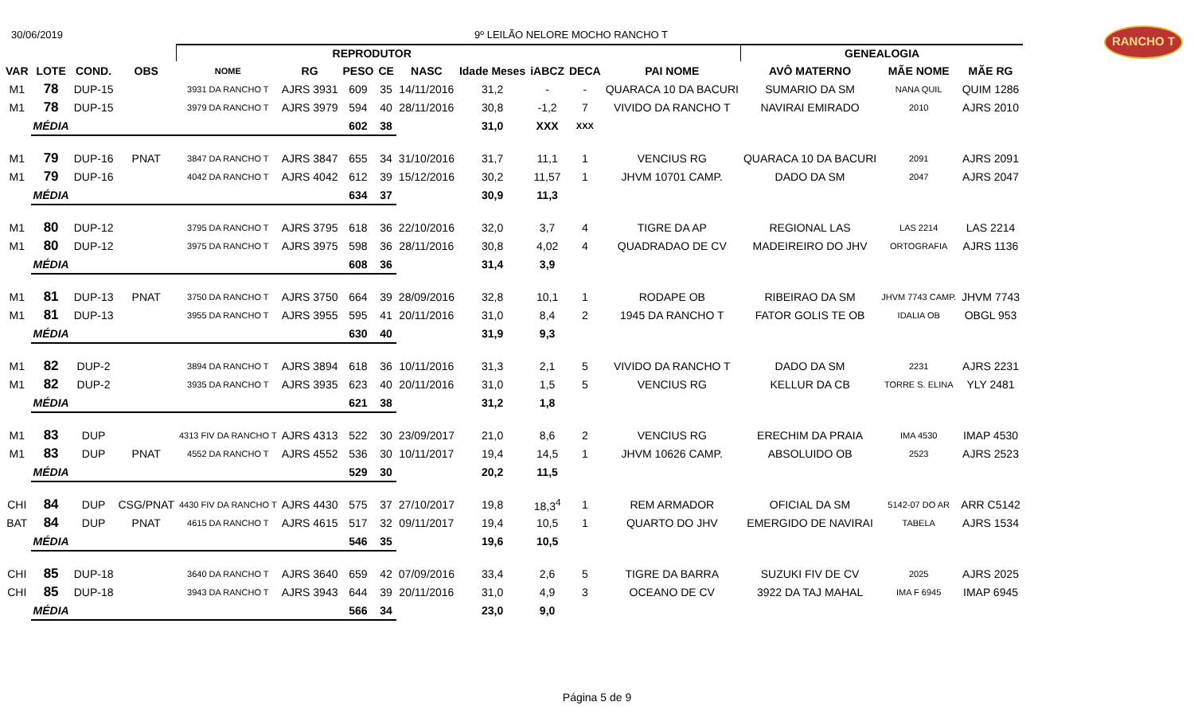30/06/2019 9º LEILÃO NELORE MOCHO RANCHO T
RANCHO T
| | | | | REPRODUTOR | | | | | | | | | GENEALOGIA | | |
| --- | --- | --- | --- | --- | --- | --- | --- | --- | --- | --- | --- | --- | --- | --- | --- |
| VAR | LOTE | COND. | OBS | NOME | RG | PESO | CE | NASC | Idade Meses | iABCZ | DECA | PAI NOME | AVÔ MATERNO | MÃE NOME | MÃE RG |
| M1 | 78 | DUP-15 | | 3931 DA RANCHO T | AJRS 3931 | 609 | 35 | 14/11/2016 | 31,2 | - | - | QUARACA 10 DA BACURI | SUMARIO DA SM | NANA QUIL | QUIM 1286 |
| M1 | 78 | DUP-15 | | 3979 DA RANCHO T | AJRS 3979 | 594 | 40 | 28/11/2016 | 30,8 | -1,2 | 7 | VIVIDO DA RANCHO T | NAVIRAI EMIRADO | 2010 | AJRS 2010 |
| | MÉDIA | | | | | 602 | 38 | | 31,0 | XXX | XXX | | | | |
| M1 | 79 | DUP-16 | PNAT | 3847 DA RANCHO T | AJRS 3847 | 655 | 34 | 31/10/2016 | 31,7 | 11,1 | 1 | VENCIUS RG | QUARACA 10 DA BACURI | 2091 | AJRS 2091 |
| M1 | 79 | DUP-16 | | 4042 DA RANCHO T | AJRS 4042 | 612 | 39 | 15/12/2016 | 30,2 | 11,57 | 1 | JHVM 10701 CAMP. | DADO DA SM | 2047 | AJRS 2047 |
| | MÉDIA | | | | | 634 | 37 | | 30,9 | 11,3 | | | | | |
| M1 | 80 | DUP-12 | | 3795 DA RANCHO T | AJRS 3795 | 618 | 36 | 22/10/2016 | 32,0 | 3,7 | 4 | TIGRE DA AP | REGIONAL LAS | LAS 2214 | LAS 2214 |
| M1 | 80 | DUP-12 | | 3975 DA RANCHO T | AJRS 3975 | 598 | 36 | 28/11/2016 | 30,8 | 4,02 | 4 | QUADRADAO DE CV | MADEIREIRO DO JHV | ORTOGRAFIA | AJRS 1136 |
| | MÉDIA | | | | | 608 | 36 | | 31,4 | 3,9 | | | | | |
| M1 | 81 | DUP-13 | PNAT | 3750 DA RANCHO T | AJRS 3750 | 664 | 39 | 28/09/2016 | 32,8 | 10,1 | 1 | RODAPE OB | RIBEIRAO DA SM | JHVM 7743 CAMP. | JHVM 7743 |
| M1 | 81 | DUP-13 | | 3955 DA RANCHO T | AJRS 3955 | 595 | 41 | 20/11/2016 | 31,0 | 8,4 | 2 | 1945 DA RANCHO T | FATOR GOLIS TE OB | IDALIA OB | OBGL 953 |
| | MÉDIA | | | | | 630 | 40 | | 31,9 | 9,3 | | | | | |
| M1 | 82 | DUP-2 | | 3894 DA RANCHO T | AJRS 3894 | 618 | 36 | 10/11/2016 | 31,3 | 2,1 | 5 | VIVIDO DA RANCHO T | DADO DA SM | 2231 | AJRS 2231 |
| M1 | 82 | DUP-2 | | 3935 DA RANCHO T | AJRS 3935 | 623 | 40 | 20/11/2016 | 31,0 | 1,5 | 5 | VENCIUS RG | KELLUR DA CB | TORRE S. ELINA | YLY 2481 |
| | MÉDIA | | | | | 621 | 38 | | 31,2 | 1,8 | | | | | |
| M1 | 83 | DUP | | 4313 FIV DA RANCHO T | AJRS 4313 | 522 | 30 | 23/09/2017 | 21,0 | 8,6 | 2 | VENCIUS RG | ERECHIM DA PRAIA | IMA 4530 | IMAP 4530 |
| M1 | 83 | DUP | PNAT | 4552 DA RANCHO T | AJRS 4552 | 536 | 30 | 10/11/2017 | 19,4 | 14,5 | 1 | JHVM 10626 CAMP. | ABSOLUIDO OB | 2523 | AJRS 2523 |
| | MÉDIA | | | | | 529 | 30 | | 20,2 | 11,5 | | | | | |
| CHI | 84 | DUP | CSG/PNAT | 4430 FIV DA RANCHO T | AJRS 4430 | 575 | 37 | 27/10/2017 | 19,8 | 18,3<sup>4</sup> | 1 | REM ARMADOR | OFICIAL DA SM | 5142-07 DO AR | ARR C5142 |
| BAT | 84 | DUP | PNAT | 4615 DA RANCHO T | AJRS 4615 | 517 | 32 | 09/11/2017 | 19,4 | 10,5 | 1 | QUARTO DO JHV | EMERGIDO DE NAVIRAI | TABELA | AJRS 1534 |
| | MÉDIA | | | | | 546 | 35 | | 19,6 | 10,5 | | | | | |
| CHI | 85 | DUP-18 | | 3640 DA RANCHO T | AJRS 3640 | 659 | 42 | 07/09/2016 | 33,4 | 2,6 | 5 | TIGRE DA BARRA | SUZUKI FIV DE CV | 2025 | AJRS 2025 |
| CHI | 85 | DUP-18 | | 3943 DA RANCHO T | AJRS 3943 | 644 | 39 | 20/11/2016 | 31,0 | 4,9 | 3 | OCEANO DE CV | 3922 DA TAJ MAHAL | IMA F 6945 | IMAP 6945 |
| | MÉDIA | | | | | 566 | 34 | | 23,0 | 9,0 | | | | | |
Página 5 de 9